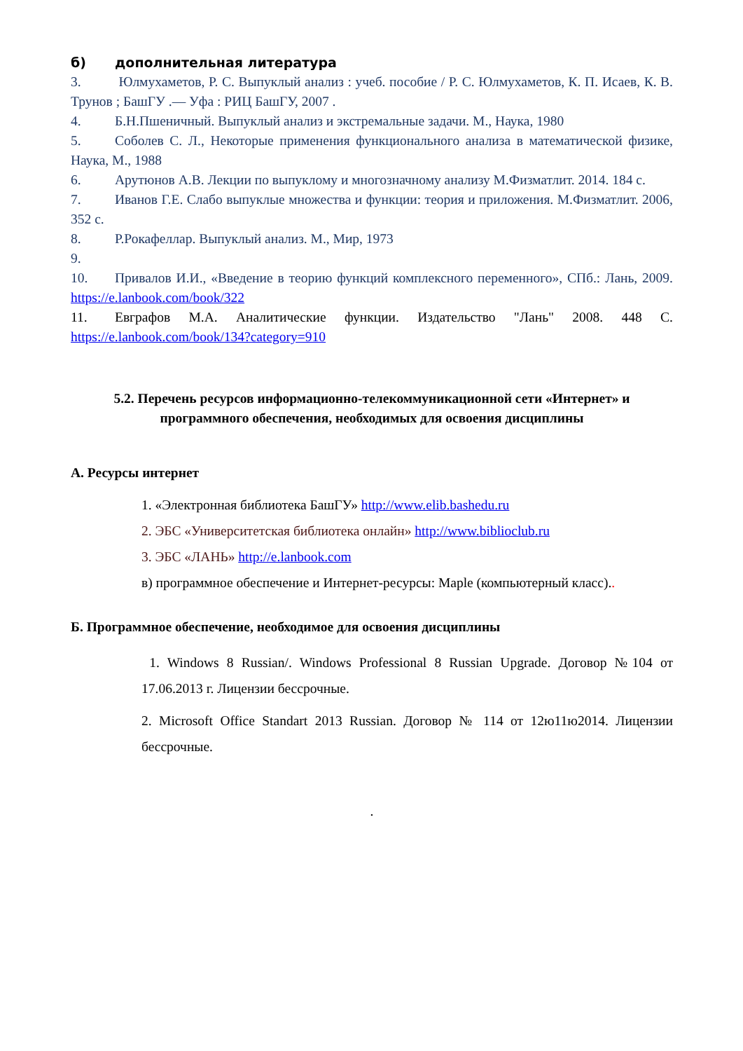б) дополнительная литература
3. Юлмухаметов, Р. С. Выпуклый анализ : учеб. пособие / Р. С. Юлмухаметов, К. П. Исаев, К. В. Трунов ; БашГУ .— Уфа : РИЦ БашГУ, 2007 .
4. Б.Н.Пшеничный. Выпуклый анализ и экстремальные задачи. М., Наука, 1980
5. Соболев С. Л., Некоторые применения функционального анализа в математической физике, Наука, М., 1988
6. Арутюнов А.В. Лекции по выпуклому и многозначному анализу М.Физматлит. 2014. 184 с.
7. Иванов Г.Е. Слабо выпуклые множества и функции: теория и приложения. М.Физматлит. 2006, 352 с.
8. Р.Рокафеллар. Выпуклый анализ. М., Мир, 1973
9.
10. Привалов И.И., «Введение в теорию функций комплексного переменного», СПб.: Лань, 2009. https://e.lanbook.com/book/322
11. Евграфов М.А. Аналитические функции. Издательство "Лань" 2008. 448 С. https://e.lanbook.com/book/134?category=910
5.2. Перечень ресурсов информационно-телекоммуникационной сети «Интернет» и
программного обеспечения, необходимых для освоения дисциплины
А. Ресурсы интернет
1. «Электронная библиотека БашГУ» http://www.elib.bashedu.ru
2. ЭБС «Университетская библиотека онлайн» http://www.biblioclub.ru
3. ЭБС «ЛАНЬ» http://e.lanbook.com
в) программное обеспечение и Интернет-ресурсы: Maple (компьютерный класс)..
Б. Программное обеспечение, необходимое для освоения дисциплины
1. Windows 8 Russian/. Windows Professional 8 Russian Upgrade. Договор №104 от 17.06.2013 г. Лицензии бессрочные.
2. Microsoft Office Standart 2013 Russian. Договор № 114 от 12ю11ю2014. Лицензии бессрочные.
.